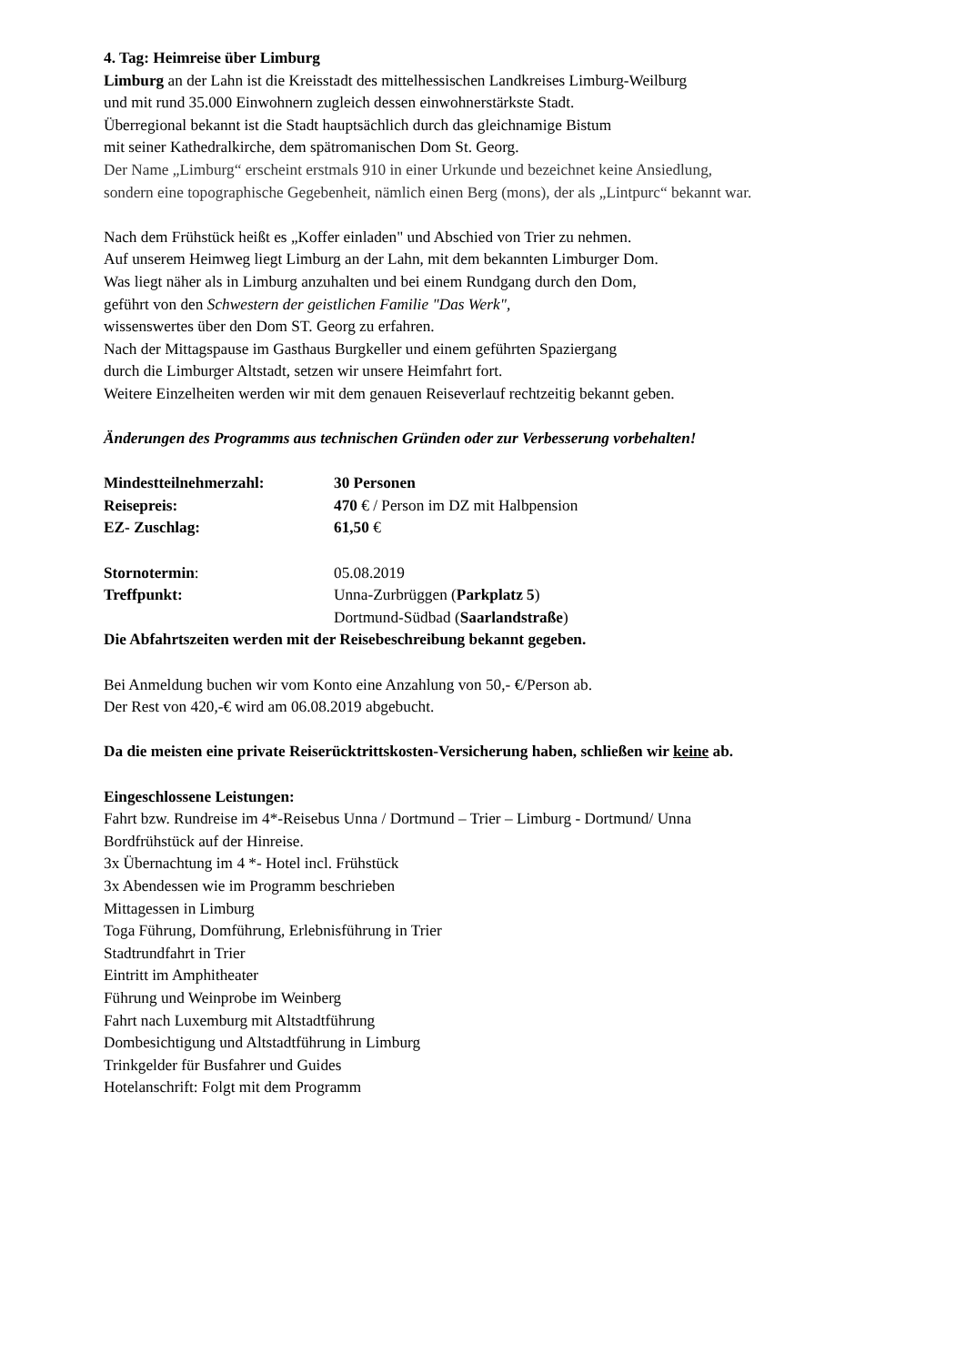4. Tag: Heimreise über Limburg
Limburg an der Lahn ist die Kreisstadt des mittelhessischen Landkreises Limburg-Weilburg
und mit rund 35.000 Einwohnern zugleich dessen einwohnerstärkste Stadt.
Überregional bekannt ist die Stadt hauptsächlich durch das gleichnamige Bistum
mit seiner Kathedralkirche, dem spätromanischen Dom St. Georg.
Der Name „Limburg“ erscheint erstmals 910 in einer Urkunde und bezeichnet keine Ansiedlung,
sondern eine topographische Gegebenheit, nämlich einen Berg (mons), der als „Lintpurc“ bekannt war.
Nach dem Frühstück heißt es „Koffer einladen" und Abschied von Trier zu nehmen.
Auf unserem Heimweg liegt Limburg an der Lahn, mit dem bekannten Limburger Dom.
Was liegt näher als in Limburg anzuhalten und bei einem Rundgang durch den Dom,
geführt von den Schwestern der geistlichen Familie "Das Werk",
wissenswertes über den Dom ST. Georg zu erfahren.
Nach der Mittagspause im Gasthaus Burgkeller und einem geführten Spaziergang
durch die Limburger Altstadt, setzen wir unsere Heimfahrt fort.
Weitere Einzelheiten werden wir mit dem genauen Reiseverlauf rechtzeitig bekannt geben.
Änderungen des Programms aus technischen Gründen oder zur Verbesserung vorbehalten!
| Mindestteilnehmerzahl: | 30 Personen |
| Reisepreis: | 470 € / Person im DZ mit Halbpension |
| EZ- Zuschlag: | 61,50 € |
| Stornotermin : | 05.08.2019 |
| Treffpunkt: | Unna-Zurbrüggen ( Parkplatz 5 ) Dortmund-Südbad ( Saarlandstraße ) |
Die Abfahrtszeiten werden mit der Reisebeschreibung bekannt gegeben.
Bei Anmeldung buchen wir vom Konto eine Anzahlung von 50,- €/Person ab.
Der Rest von 420,-€ wird am 06.08.2019 abgebucht.
Da die meisten eine private Reiserücktrittskosten-Versicherung haben, schließen wir keine ab.
Eingeschlossene Leistungen:
Fahrt bzw. Rundreise im 4*-Reisebus Unna / Dortmund – Trier – Limburg - Dortmund/ Unna
Bordfrühstück auf der Hinreise.
3x Übernachtung im 4 *- Hotel incl. Frühstück
3x Abendessen wie im Programm beschrieben
Mittagessen in Limburg
Toga Führung, Domführung, Erlebnisführung in Trier
Stadtrundfahrt in Trier
Eintritt im Amphitheater
Führung und Weinprobe im Weinberg
Fahrt nach Luxemburg mit Altstadtführung
Dombesichtigung und Altstadtführung in Limburg
Trinkgelder für Busfahrer und Guides
Hotelanschrift: Folgt mit dem Programm